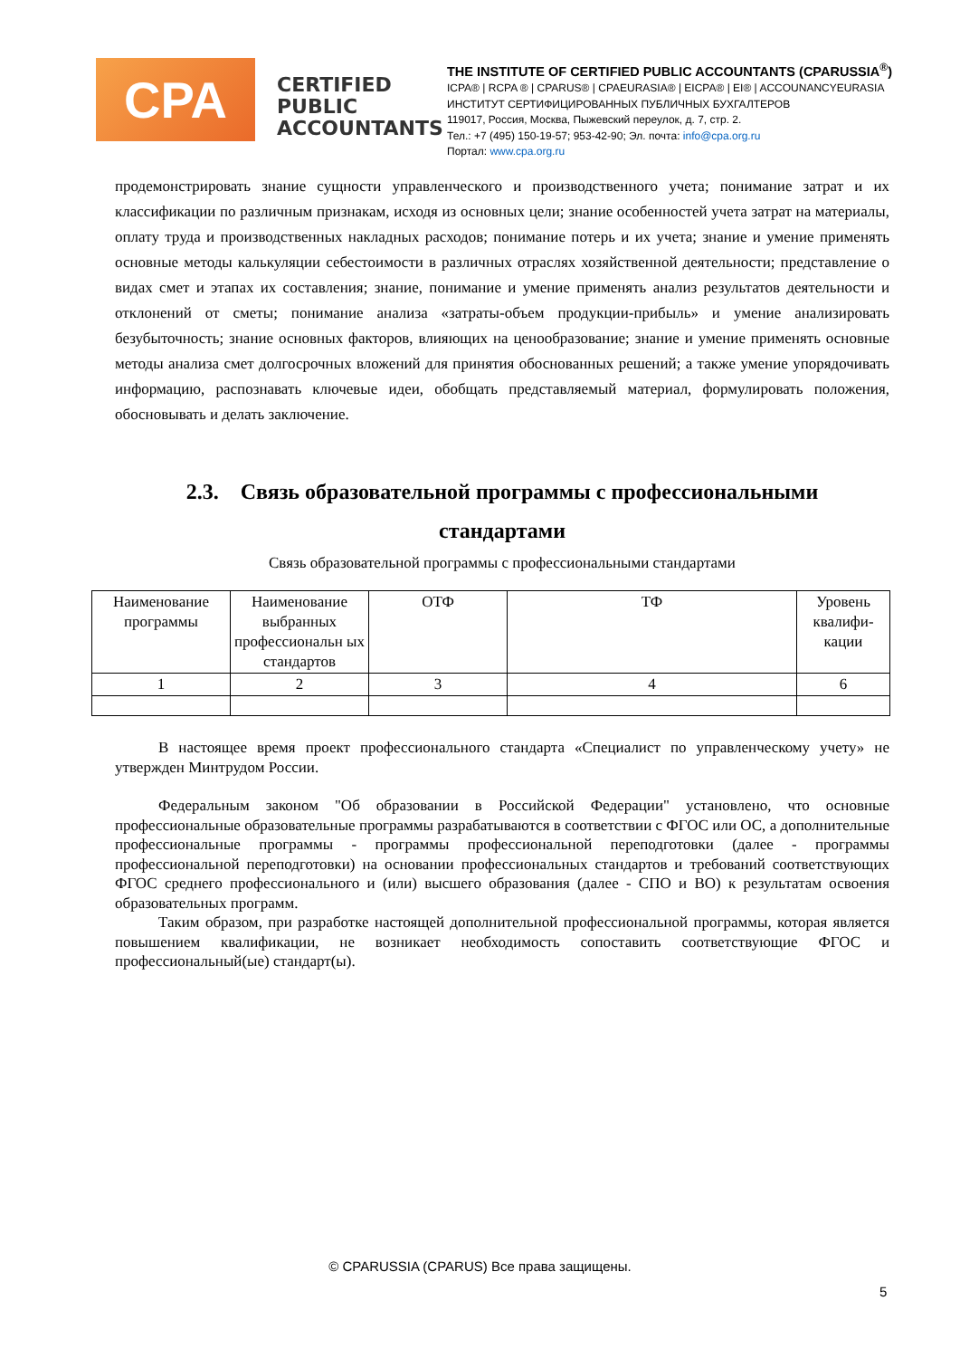CPA
CERTIFIED
PUBLIC
ACCOUNTANTS
THE INSTITUTE OF CERTIFIED PUBLIC ACCOUNTANTS (CPARUSSIA<sup>®</sup>)
ICPA® | RCPA ® | CPARUS® | CPAEURASIA® | EICPA® | EI® | ACCOUNANCYEURASIA
ИНСТИТУТ СЕРТИФИЦИРОВАННЫХ ПУБЛИЧНЫХ БУХГАЛТЕРОВ
119017, Россия, Москва, Пыжевский переулок, д. 7, стр. 2.
Тел.: +7 (495) 150-19-57; 953-42-90; Эл. почта: info@cpa.org.ru
Портал: www.cpa.org.ru
продемонстрировать знание сущности управленческого и производственного учета; понимание затрат и их классификации по различным признакам, исходя из основных цели; знание особенностей учета затрат на материалы, оплату труда и производственных накладных расходов; понимание потерь и их учета; знание и умение применять основные методы калькуляции себестоимости в различных отраслях хозяйственной деятельности; представление о видах смет и этапах их составления; знание, понимание и умение применять анализ результатов деятельности и отклонений от сметы; понимание анализа «затраты-объем продукции-прибыль» и умение анализировать безубыточность; знание основных факторов, влияющих на ценообразование; знание и умение применять основные методы анализа смет долгосрочных вложений для принятия обоснованных решений; а также умение упорядочивать информацию, распознавать ключевые идеи, обобщать представляемый материал, формулировать положения, обосновывать и делать заключение.
2.3. Связь образовательной программы с профессиональными
стандартами
Связь образовательной программы с профессиональными стандартами
| Наименование программы | Наименование выбранных профессиональн ых стандартов | ОТФ | ТФ | Уровень квалифи-кации |
| 1 | 2 | 3 | 4 | 6 |
В настоящее время проект профессионального стандарта «Специалист по управленческому учету» не утвержден Минтрудом России.
Федеральным законом "Об образовании в Российской Федерации" установлено, что основные профессиональные образовательные программы разрабатываются в соответствии с ФГОС или ОС, а дополнительные профессиональные программы - программы профессиональной переподготовки (далее - программы профессиональной переподготовки) на основании профессиональных стандартов и требований соответствующих ФГОС среднего профессионального и (или) высшего образования (далее - СПО и ВО) к результатам освоения образовательных программ.
Таким образом, при разработке настоящей дополнительной профессиональной программы, которая является повышением квалификации, не возникает необходимость сопоставить соответствующие ФГОС и профессиональный(ые) стандарт(ы).
© CPARUSSIA (CPARUS) Все права защищены.
5